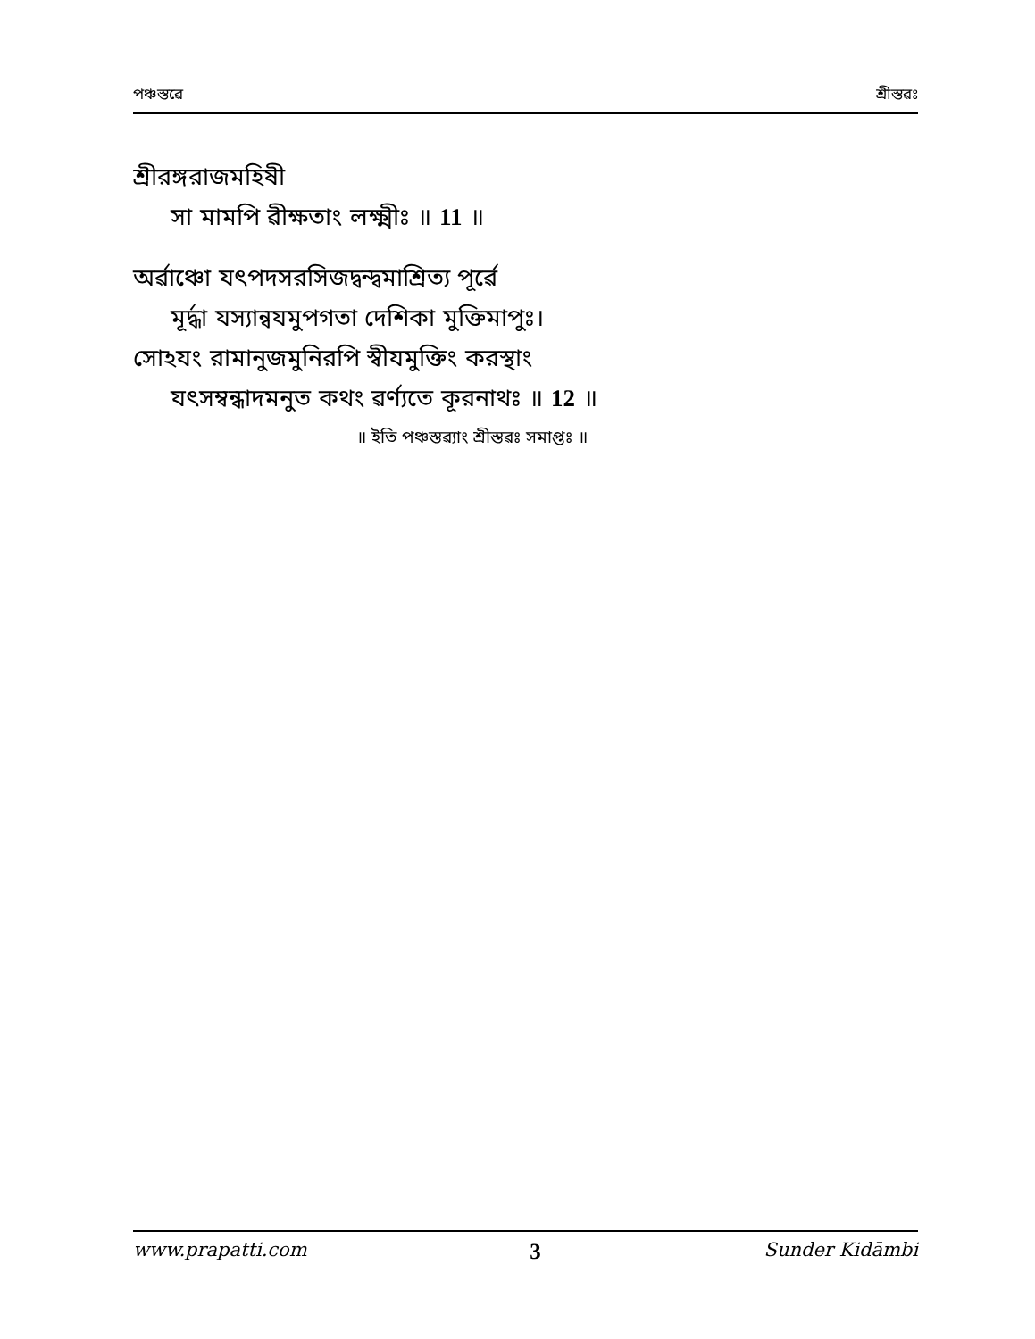পঞ্চস্তৱে শ্রীস্তৱঃ
শ্রীরঙ্গরাজমহিষী
সা মামপি ৱীক্ষতাং লক্ষ্মীঃ ॥ 11 ॥
অৰ্ৱাঞ্চো যৎপদসরসিজদ্বন্দ্বমাশ্রিত্য পূৰ্ৱে
মূৰ্দ্ধা যস্যান্ৱযমুপগতা দেশিকা মুক্তিমাপুঃ।
সোঽযং রামানুজমুনিরপি স্ৱীযমুক্তিং করস্থাং
যৎসম্বন্ধাদমনুত কথং ৱর্ণ্যতে কূরনাথঃ ॥ 12 ॥
॥ ইতি পঞ্চস্তৱ্যাং শ্রীস্তৱঃ সমাপ্তঃ ॥
www.prapatti.com 3 Sunder Kidāmbi